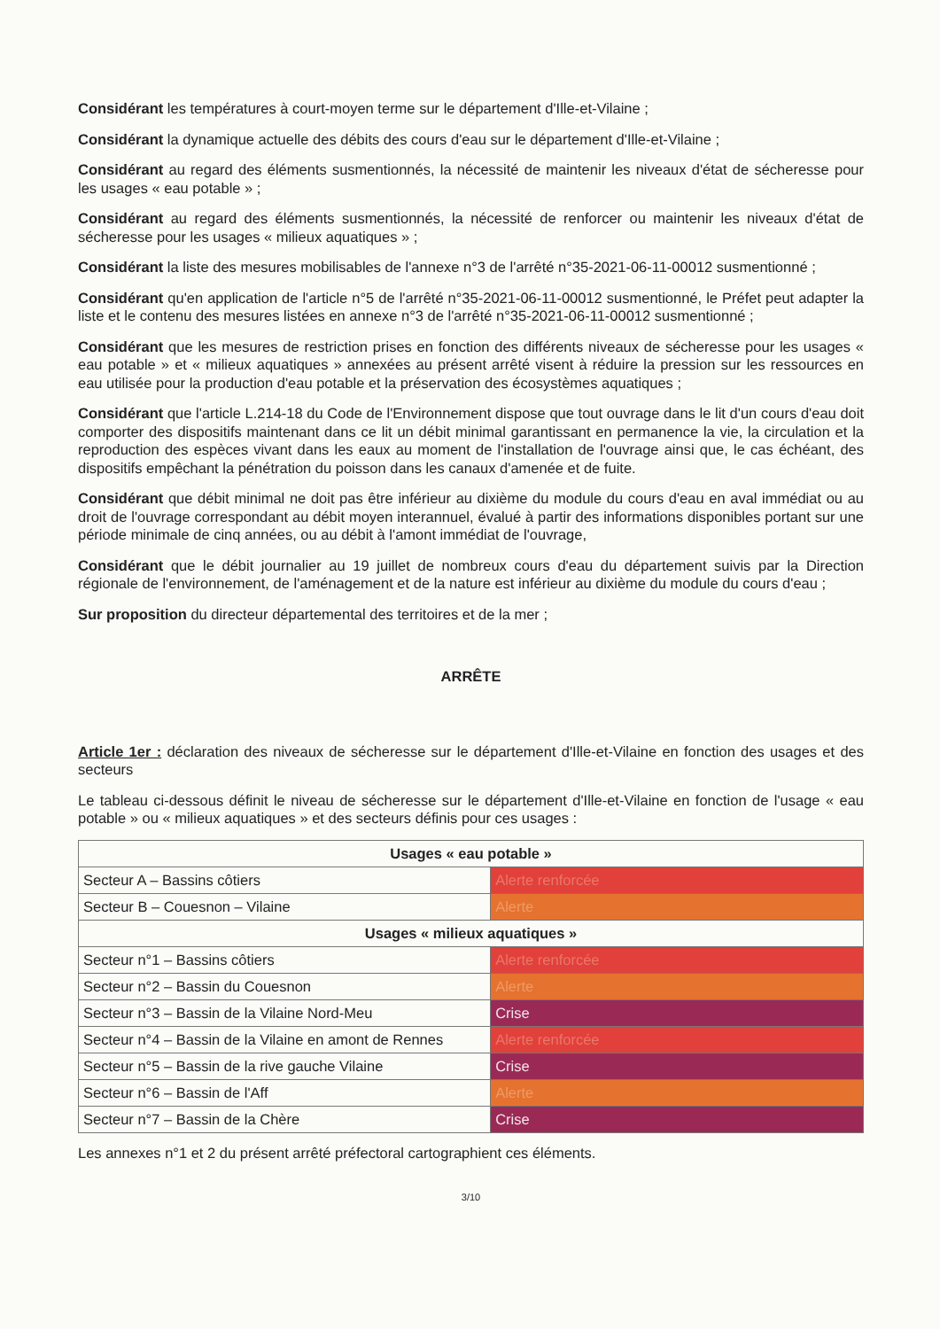Considérant les températures à court-moyen terme sur le département d'Ille-et-Vilaine ;
Considérant la dynamique actuelle des débits des cours d'eau sur le département d'Ille-et-Vilaine ;
Considérant au regard des éléments susmentionnés, la nécessité de maintenir les niveaux d'état de sécheresse pour les usages « eau potable » ;
Considérant au regard des éléments susmentionnés, la nécessité de renforcer ou maintenir les niveaux d'état de sécheresse pour les usages « milieux aquatiques » ;
Considérant la liste des mesures mobilisables de l'annexe n°3 de l'arrêté n°35-2021-06-11-00012 susmentionné ;
Considérant qu'en application de l'article n°5 de l'arrêté n°35-2021-06-11-00012 susmentionné, le Préfet peut adapter la liste et le contenu des mesures listées en annexe n°3 de l'arrêté n°35-2021-06-11-00012 susmentionné ;
Considérant que les mesures de restriction prises en fonction des différents niveaux de sécheresse pour les usages « eau potable » et « milieux aquatiques » annexées au présent arrêté visent à réduire la pression sur les ressources en eau utilisée pour la production d'eau potable et la préservation des écosystèmes aquatiques ;
Considérant que l'article L.214-18 du Code de l'Environnement dispose que tout ouvrage dans le lit d'un cours d'eau doit comporter des dispositifs maintenant dans ce lit un débit minimal garantissant en permanence la vie, la circulation et la reproduction des espèces vivant dans les eaux au moment de l'installation de l'ouvrage ainsi que, le cas échéant, des dispositifs empêchant la pénétration du poisson dans les canaux d'amenée et de fuite.
Considérant que débit minimal ne doit pas être inférieur au dixième du module du cours d'eau en aval immédiat ou au droit de l'ouvrage correspondant au débit moyen interannuel, évalué à partir des informations disponibles portant sur une période minimale de cinq années, ou au débit à l'amont immédiat de l'ouvrage,
Considérant que le débit journalier au 19 juillet de nombreux cours d'eau du département suivis par la Direction régionale de l'environnement, de l'aménagement et de la nature est inférieur au dixième du module du cours d'eau ;
Sur proposition du directeur départemental des territoires et de la mer ;
ARRÊTE
Article 1er : déclaration des niveaux de sécheresse sur le département d'Ille-et-Vilaine en fonction des usages et des secteurs
Le tableau ci-dessous définit le niveau de sécheresse sur le département d'Ille-et-Vilaine en fonction de l'usage « eau potable » ou « milieux aquatiques » et des secteurs définis pour ces usages :
| Usages « eau potable » | |
| --- | --- |
| Secteur A – Bassins côtiers | Alerte renforcée |
| Secteur B – Couesnon – Vilaine | Alerte |
| Usages « milieux aquatiques » | |
| Secteur n°1 – Bassins côtiers | Alerte renforcée |
| Secteur n°2 – Bassin du Couesnon | Alerte |
| Secteur n°3 – Bassin de la Vilaine Nord-Meu | Crise |
| Secteur n°4 – Bassin de la Vilaine en amont de Rennes | Alerte renforcée |
| Secteur n°5 – Bassin de la rive gauche Vilaine | Crise |
| Secteur n°6 – Bassin de l'Aff | Alerte |
| Secteur n°7 – Bassin de la Chère | Crise |
Les annexes n°1 et 2 du présent arrêté préfectoral cartographient ces éléments.
3/10